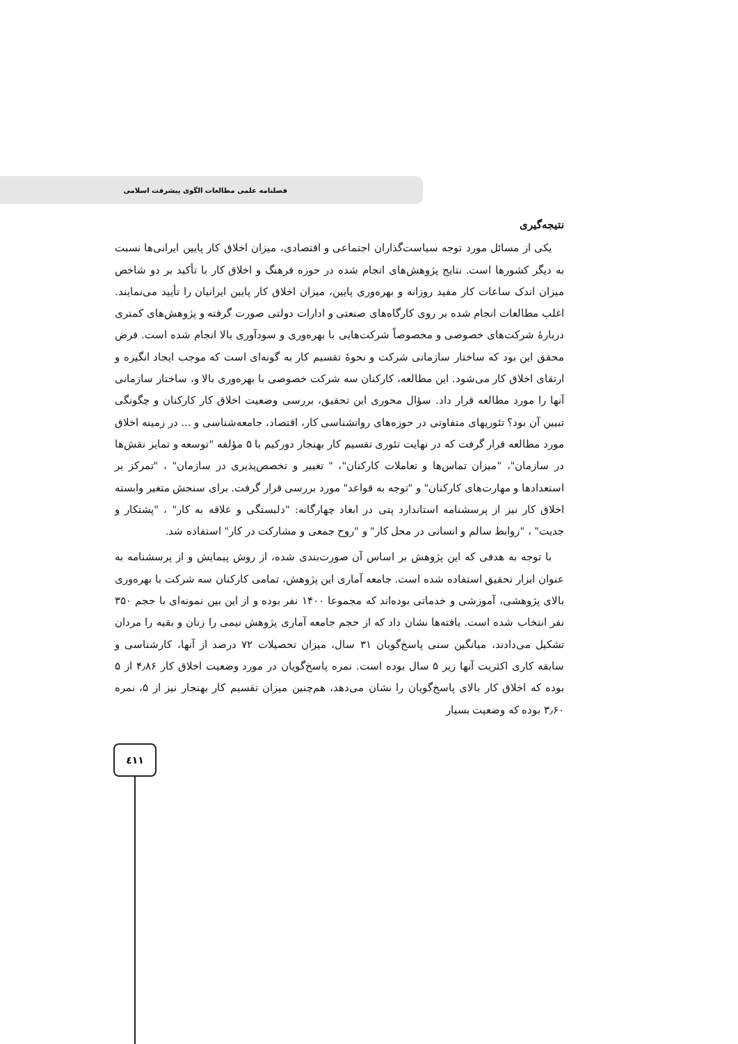فصلنامه علمی مطالعات الگوی پیشرفت اسلامی
نتیجه‌گیری
یکی از مسائل مورد توجه سیاست‌گذاران اجتماعی و اقتصادی، میزان اخلاق کار پایین ایرانی‌ها نسبت به دیگر کشورها است. نتایج پژوهش‌های انجام شده در حوزه فرهنگ و اخلاق کار با تأکید بر دو شاخص میزان اندک ساعات کار مفید روزانه و بهره‌وری پایین، میزان اخلاق کار پایین ایرانیان را تأیید می‌نمایند. اغلب مطالعات انجام شده بر روی کارگاه‌های صنعتی و ادارات دولتی صورت گرفته و پژوهش‌های کمتری دربارهٔ شرکت‌های خصوصی و مخصوصاً شرکت‌هایی با بهره‌وری و سودآوری بالا انجام شده است. فرض محقق این بود که ساختار سازمانی شرکت و نحوهٔ تقسیم کار به گونه‌ای است که موجب ایجاد انگیزه و ارتقای اخلاق کار می‌شود. این مطالعه، کارکنان سه شرکت خصوصی با بهره‌وری بالا و، ساختار سازمانی آنها را مورد مطالعه قرار داد. سؤال محوری این تحقیق، بررسی وضعیت اخلاق کار کارکنان و چگونگی تبیین آن بود؟ تئوریهای متفاوتی در حوزه‌های روانشناسی کار، اقتصاد، جامعه‌شناسی و ... در زمینه اخلاق مورد مطالعه قرار گرفت که در نهایت تئوری تقسیم کار بهنجار دورکیم با ۵ مؤلفه "توسعه و تمایز نقش‌ها در سازمان"، "میزان تماس‌ها و تعاملات کارکنان"، " تغییر و تخصص‌پذیری در سازمان" ، "تمرکز بر استعدادها و مهارت‌های کارکنان" و "توجه به قواعد" مورد بررسی قرار گرفت. برای سنجش متغیر وابسته اخلاق کار نیز از پرسشنامه استاندارد پتی در ابعاد چهارگانه: "دلبستگی و علاقه به کار" ، "پشتکار و جدیت" ، "روابط سالم و انسانی در محل کار" و "روح جمعی و مشارکت در کار" استفاده شد.
با توجه به هدفی که این پژوهش بر اساس آن صورت‌بندی شده، از روش پیمایش و از پرسشنامه به عنوان ابزار تحقیق استفاده شده است. جامعه آماری این پژوهش، تمامی کارکنان سه شرکت با بهره‌وری بالای پژوهشی، آموزشی و خدماتی بوده‌اند که مجموعا ۱۴۰۰ نفر بوده و از این بین نمونه‌ای با حجم ۳۵۰ نفر انتخاب شده است. یافته‌ها نشان داد که از حجم جامعه آماری پژوهش نیمی را زنان و بقیه را مردان تشکیل می‌دادند، میانگین سنی پاسخ‌گویان ۳۱ سال، میزان تحصیلات ۷۲ درصد از آنها، کارشناسی و سابقه کاری اکثریت آنها زیر ۵ سال بوده است. نمره پاسخ‌گویان در مورد وضعیت اخلاق کار ۴٫۸۶ از ۵ بوده که اخلاق کار بالای پاسخ‌گویان را نشان می‌دهد، هم‌چنین میزان تقسیم کار بهنجار نیز از ۵، نمره ۳٫۶۰ بوده که وضعیت بسیار
٤١١